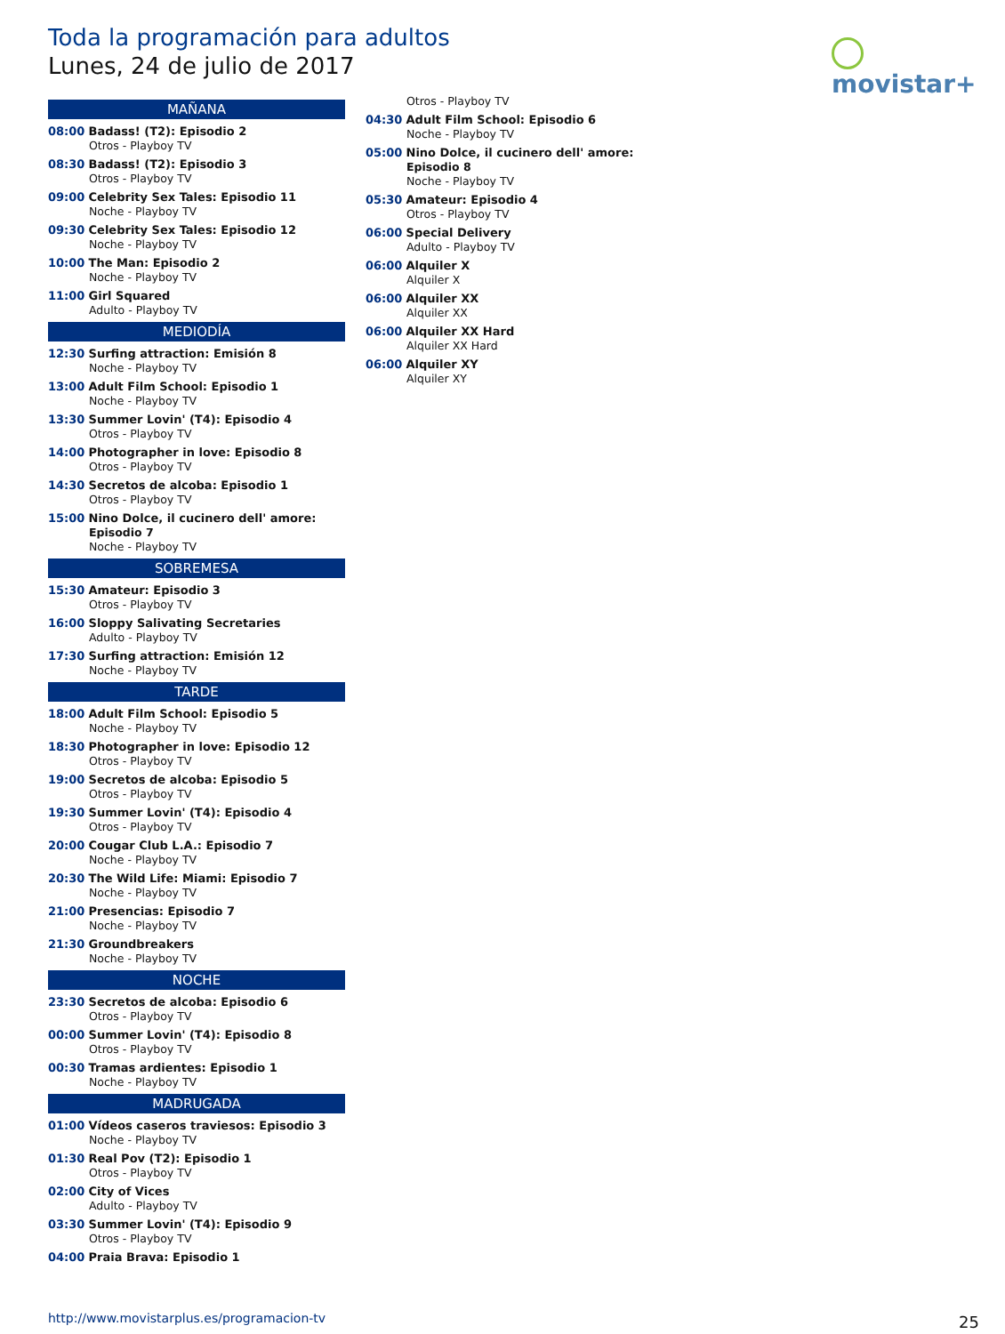Toda la programación para adultos
Lunes, 24 de julio de 2017
movistar+
MAÑANA
08:00 Badass! (T2): Episodio 2
Otros - Playboy TV
08:30 Badass! (T2): Episodio 3
Otros - Playboy TV
09:00 Celebrity Sex Tales: Episodio 11
Noche - Playboy TV
09:30 Celebrity Sex Tales: Episodio 12
Noche - Playboy TV
10:00 The Man: Episodio 2
Noche - Playboy TV
11:00 Girl Squared
Adulto - Playboy TV
MEDIODÍA
12:30 Surfing attraction: Emisión 8
Noche - Playboy TV
13:00 Adult Film School: Episodio 1
Noche - Playboy TV
13:30 Summer Lovin' (T4): Episodio 4
Otros - Playboy TV
14:00 Photographer in love: Episodio 8
Otros - Playboy TV
14:30 Secretos de alcoba: Episodio 1
Otros - Playboy TV
15:00 Nino Dolce, il cucinero dell' amore:
Episodio 7
Noche - Playboy TV
SOBREMESA
15:30 Amateur: Episodio 3
Otros - Playboy TV
16:00 Sloppy Salivating Secretaries
Adulto - Playboy TV
17:30 Surfing attraction: Emisión 12
Noche - Playboy TV
TARDE
18:00 Adult Film School: Episodio 5
Noche - Playboy TV
18:30 Photographer in love: Episodio 12
Otros - Playboy TV
19:00 Secretos de alcoba: Episodio 5
Otros - Playboy TV
19:30 Summer Lovin' (T4): Episodio 4
Otros - Playboy TV
20:00 Cougar Club L.A.: Episodio 7
Noche - Playboy TV
20:30 The Wild Life: Miami: Episodio 7
Noche - Playboy TV
21:00 Presencias: Episodio 7
Noche - Playboy TV
21:30 Groundbreakers
Noche - Playboy TV
NOCHE
23:30 Secretos de alcoba: Episodio 6
Otros - Playboy TV
00:00 Summer Lovin' (T4): Episodio 8
Otros - Playboy TV
00:30 Tramas ardientes: Episodio 1
Noche - Playboy TV
MADRUGADA
01:00 Vídeos caseros traviesos: Episodio 3
Noche - Playboy TV
01:30 Real Pov (T2): Episodio 1
Otros - Playboy TV
02:00 City of Vices
Adulto - Playboy TV
03:30 Summer Lovin' (T4): Episodio 9
Otros - Playboy TV
04:00 Praia Brava: Episodio 1
Otros - Playboy TV
04:30 Adult Film School: Episodio 6
Noche - Playboy TV
05:00 Nino Dolce, il cucinero dell' amore:
Episodio 8
Noche - Playboy TV
05:30 Amateur: Episodio 4
Otros - Playboy TV
06:00 Special Delivery
Adulto - Playboy TV
06:00 Alquiler X
Alquiler X
06:00 Alquiler XX
Alquiler XX
06:00 Alquiler XX Hard
Alquiler XX Hard
06:00 Alquiler XY
Alquiler XY
http://www.movistarplus.es/programacion-tv
25